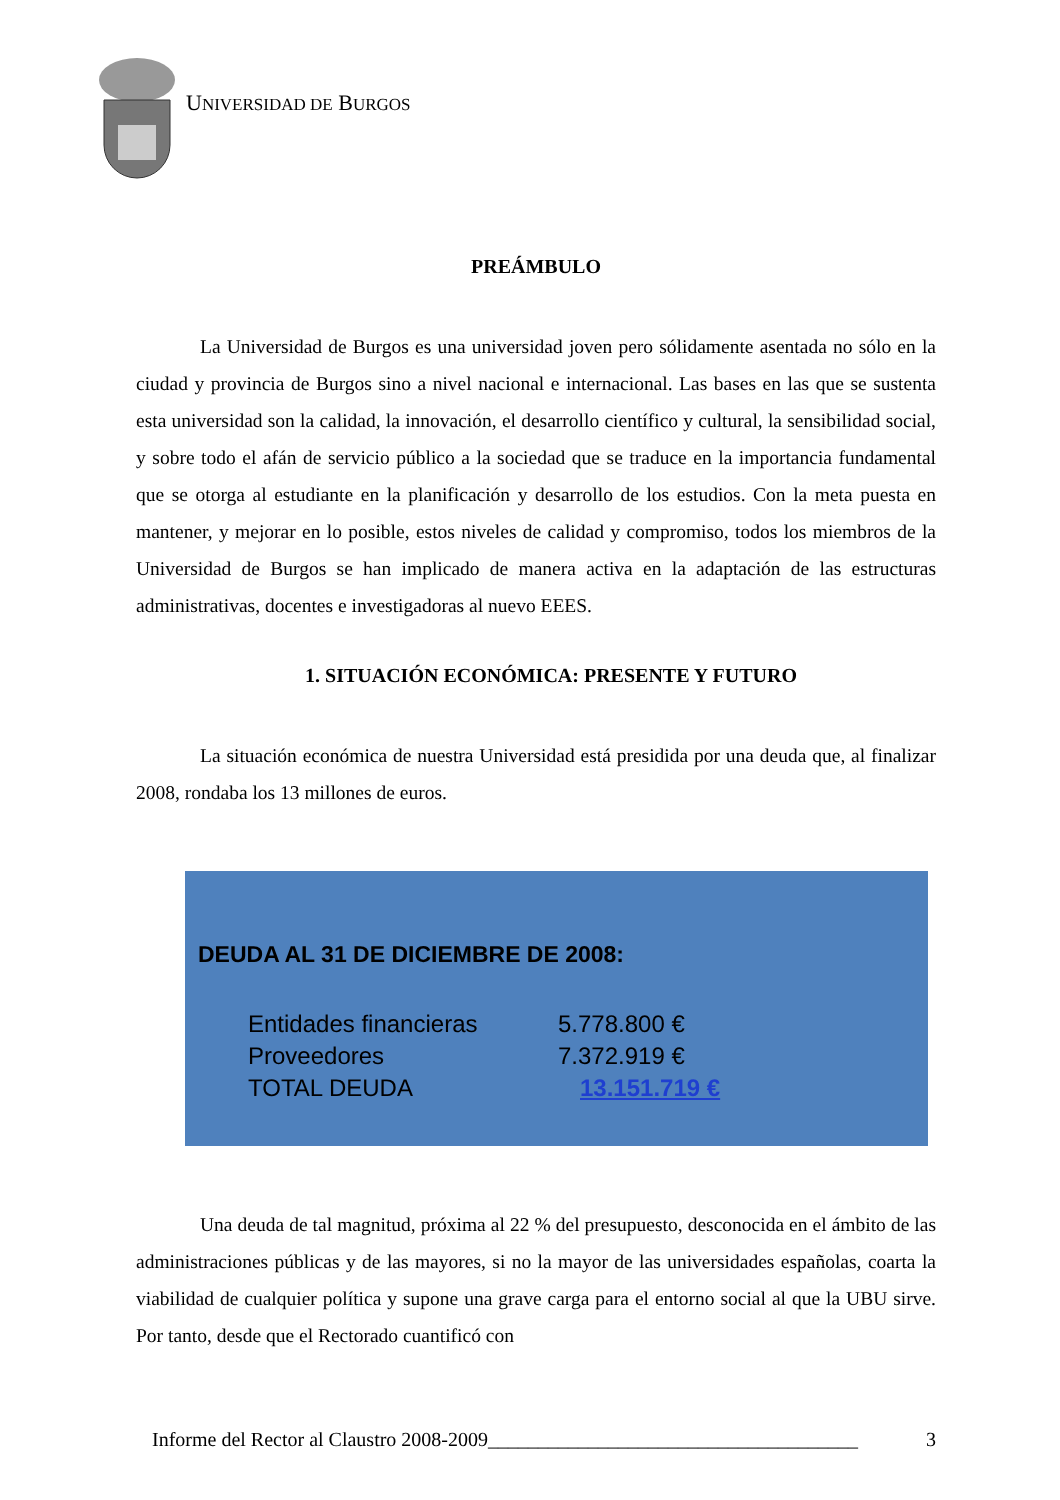UNIVERSIDAD DE BURGOS
PREÁMBULO
La Universidad de Burgos es una universidad joven pero sólidamente asentada no sólo en la ciudad y provincia de Burgos sino a nivel nacional e internacional. Las bases en las que se sustenta esta universidad son la calidad, la innovación, el desarrollo científico y cultural, la sensibilidad social, y sobre todo el afán de servicio público a la sociedad que se traduce en la importancia fundamental que se otorga al estudiante en la planificación y desarrollo de los estudios. Con la meta puesta en mantener, y mejorar en lo posible, estos niveles de calidad y compromiso, todos los miembros de la Universidad de Burgos se han implicado de manera activa en la adaptación de las estructuras administrativas, docentes e investigadoras al nuevo EEES.
1. SITUACIÓN ECONÓMICA: PRESENTE Y FUTURO
La situación económica de nuestra Universidad está presidida por una deuda que, al finalizar 2008, rondaba los 13 millones de euros.
DEUDA AL 31 DE DICIEMBRE DE 2008:
| Entidades financieras | 5.778.800 € |
| Proveedores | 7.372.919 € |
| TOTAL DEUDA | 13.151.719 € |
Una deuda de tal magnitud, próxima al 22 % del presupuesto, desconocida en el ámbito de las administraciones públicas y de las mayores, si no la mayor de las universidades españolas, coarta la viabilidad de cualquier política y supone una grave carga para el entorno social al que la UBU sirve. Por tanto, desde que el Rectorado cuantificó con
Informe del Rector al Claustro 2008-2009_____________________________________ 3